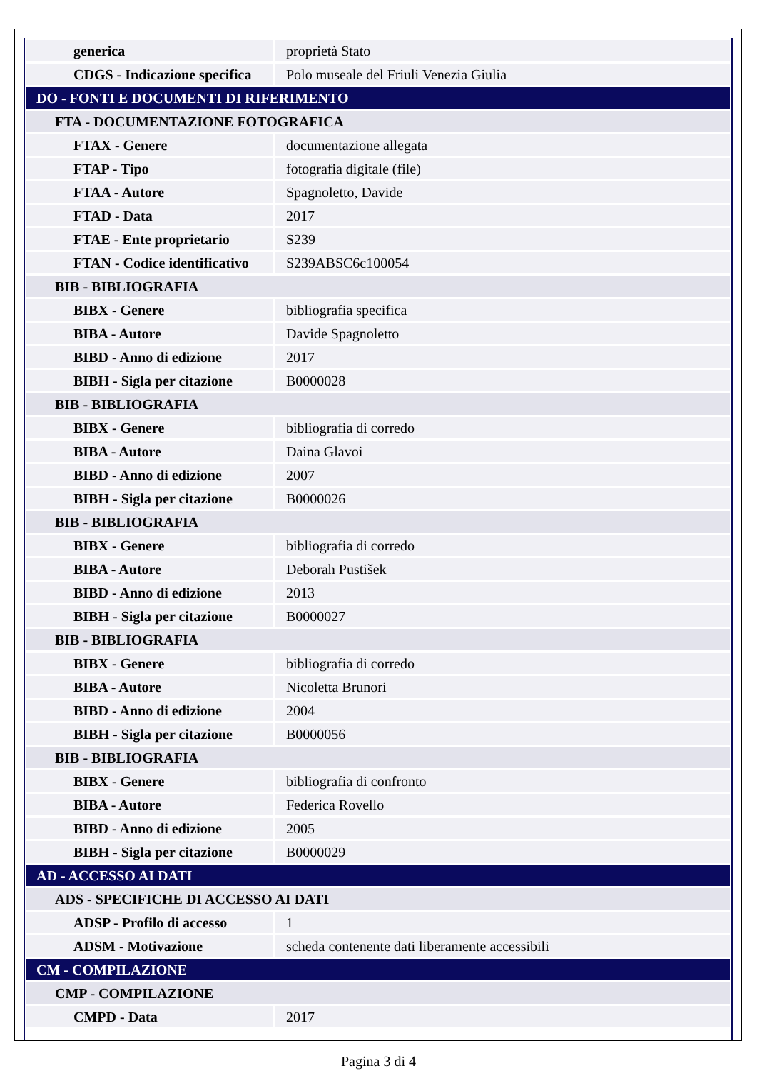| generica | proprietà Stato |
| CDGS - Indicazione specifica | Polo museale del Friuli Venezia Giulia |
| DO - FONTI E DOCUMENTI DI RIFERIMENTO | |
| FTA - DOCUMENTAZIONE FOTOGRAFICA | |
| FTAX - Genere | documentazione allegata |
| FTAP - Tipo | fotografia digitale (file) |
| FTAA - Autore | Spagnoletto, Davide |
| FTAD - Data | 2017 |
| FTAE - Ente proprietario | S239 |
| FTAN - Codice identificativo | S239ABSC6c100054 |
| BIB - BIBLIOGRAFIA | |
| BIBX - Genere | bibliografia specifica |
| BIBA - Autore | Davide Spagnoletto |
| BIBD - Anno di edizione | 2017 |
| BIBH - Sigla per citazione | B0000028 |
| BIB - BIBLIOGRAFIA | |
| BIBX - Genere | bibliografia di corredo |
| BIBA - Autore | Daina Glavoi |
| BIBD - Anno di edizione | 2007 |
| BIBH - Sigla per citazione | B0000026 |
| BIB - BIBLIOGRAFIA | |
| BIBX - Genere | bibliografia di corredo |
| BIBA - Autore | Deborah Pustišek |
| BIBD - Anno di edizione | 2013 |
| BIBH - Sigla per citazione | B0000027 |
| BIB - BIBLIOGRAFIA | |
| BIBX - Genere | bibliografia di corredo |
| BIBA - Autore | Nicoletta Brunori |
| BIBD - Anno di edizione | 2004 |
| BIBH - Sigla per citazione | B0000056 |
| BIB - BIBLIOGRAFIA | |
| BIBX - Genere | bibliografia di confronto |
| BIBA - Autore | Federica Rovello |
| BIBD - Anno di edizione | 2005 |
| BIBH - Sigla per citazione | B0000029 |
| AD - ACCESSO AI DATI | |
| ADS - SPECIFICHE DI ACCESSO AI DATI | |
| ADSP - Profilo di accesso | 1 |
| ADSM - Motivazione | scheda contenente dati liberamente accessibili |
| CM - COMPILAZIONE | |
| CMP - COMPILAZIONE | |
| CMPD - Data | 2017 |
Pagina 3 di 4